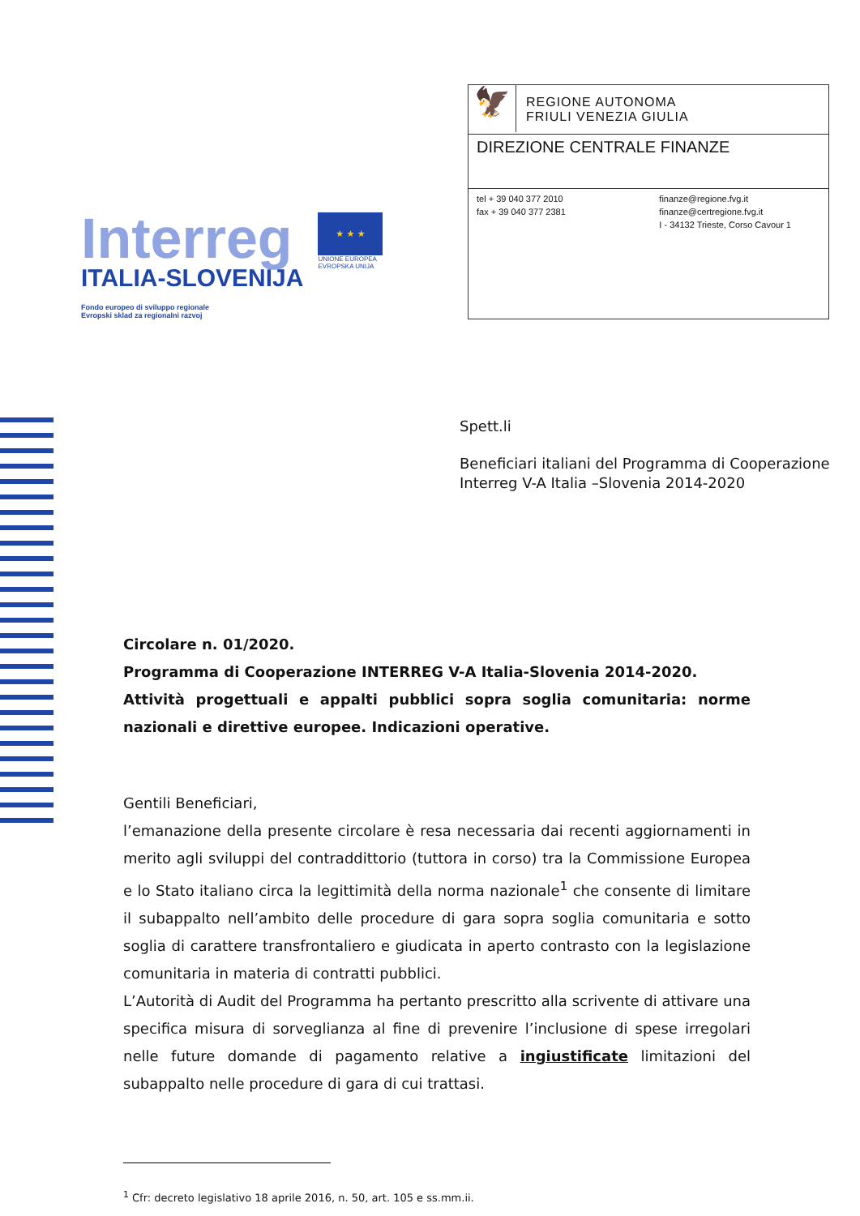Interreg
ITALIA-SLOVENIJA
Fondo europeo di sviluppo regionale
Evropski sklad za regionalni razvoj
★ ★ ★
UNIONE EUROPEA
EVROPSKA UNIJA
🦅
REGIONE AUTONOMA
FRIULI VENEZIA GIULIA
DIREZIONE CENTRALE FINANZE
tel + 39 040 377 2010
fax + 39 040 377 2381
finanze@regione.fvg.it
finanze@certregione.fvg.it
I - 34132 Trieste, Corso Cavour 1
Spett.li
Beneficiari italiani del Programma di Cooperazione Interreg V-A Italia –Slovenia 2014-2020
Circolare n. 01/2020.
Programma di Cooperazione INTERREG V-A Italia-Slovenia 2014-2020.
Attività progettuali e appalti pubblici sopra soglia comunitaria: norme nazionali e direttive europee. Indicazioni operative.
Gentili Beneficiari,
l’emanazione della presente circolare è resa necessaria dai recenti aggiornamenti in merito agli sviluppi del contraddittorio (tuttora in corso) tra la Commissione Europea e lo Stato italiano circa la legittimità della norma nazionale<sup>1</sup> che consente di limitare il subappalto nell’ambito delle procedure di gara sopra soglia comunitaria e sotto soglia di carattere transfrontaliero e giudicata in aperto contrasto con la legislazione comunitaria in materia di contratti pubblici.
L’Autorità di Audit del Programma ha pertanto prescritto alla scrivente di attivare una specifica misura di sorveglianza al fine di prevenire l’inclusione di spese irregolari nelle future domande di pagamento relative a ingiustificate limitazioni del subappalto nelle procedure di gara di cui trattasi.
<sup>1</sup> Cfr: decreto legislativo 18 aprile 2016, n. 50, art. 105 e ss.mm.ii.